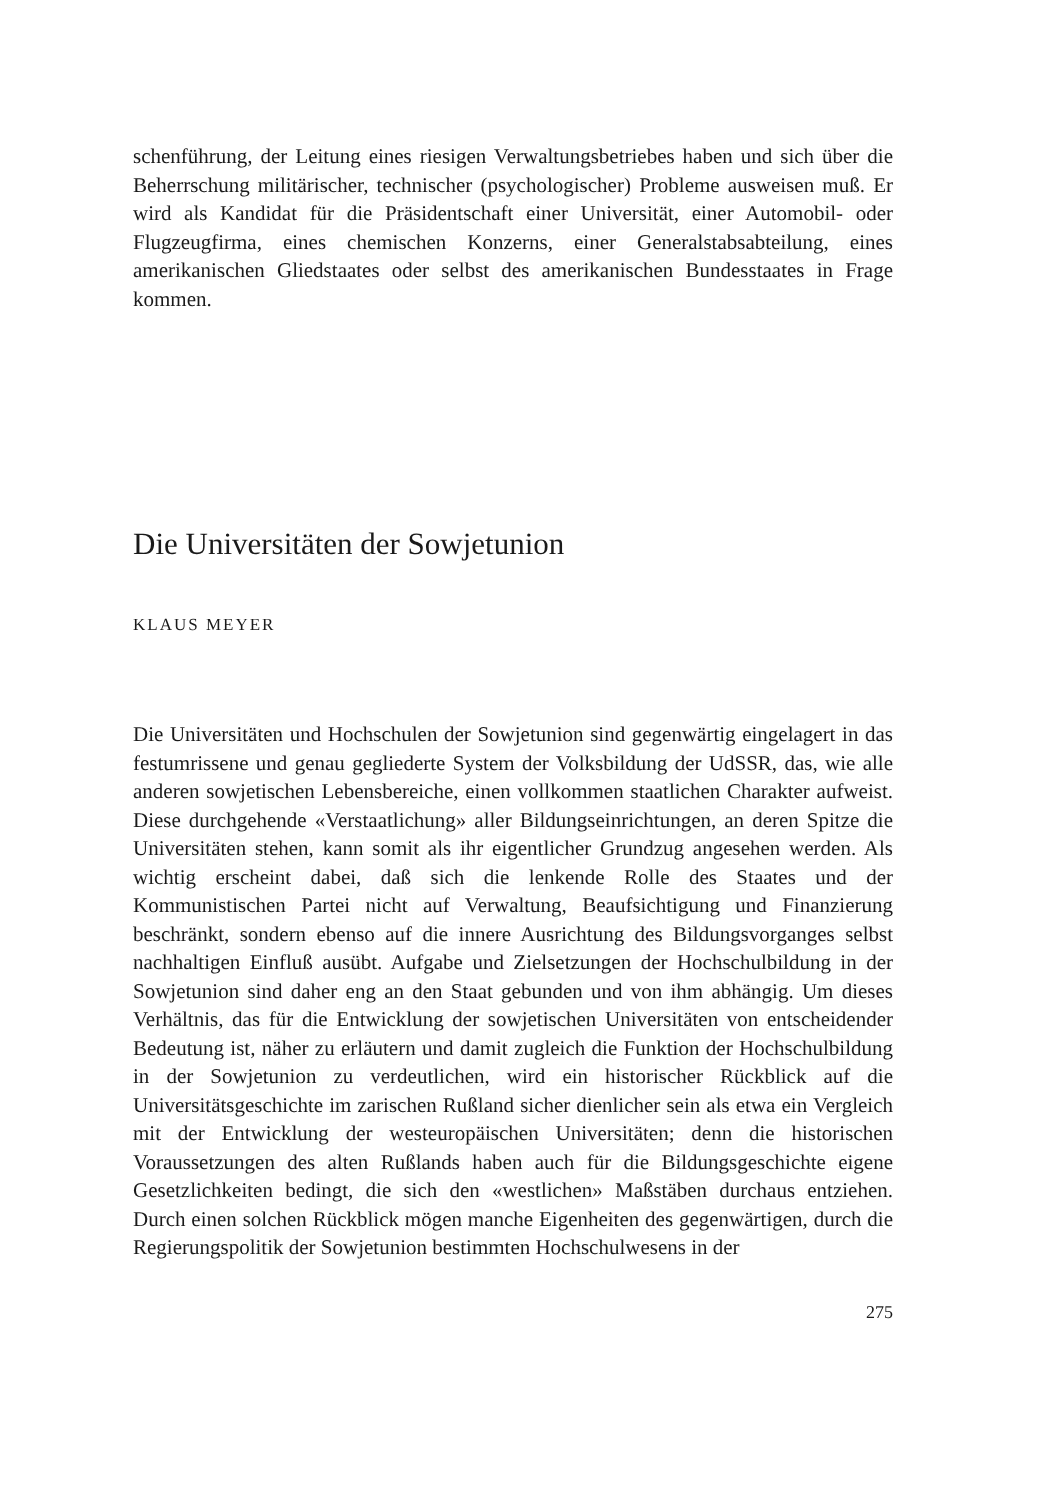schenführung, der Leitung eines riesigen Verwaltungsbetriebes haben und sich über die Beherrschung militärischer, technischer (psychologischer) Probleme ausweisen muß. Er wird als Kandidat für die Präsidentschaft einer Universität, einer Automobil- oder Flugzeugfirma, eines chemischen Konzerns, einer Generalstabsabteilung, eines amerikanischen Gliedstaates oder selbst des amerikanischen Bundesstaates in Frage kommen.
Die Universitäten der Sowjetunion
KLAUS MEYER
Die Universitäten und Hochschulen der Sowjetunion sind gegenwärtig eingelagert in das festumrissene und genau gegliederte System der Volksbildung der UdSSR, das, wie alle anderen sowjetischen Lebensbereiche, einen vollkommen staatlichen Charakter aufweist. Diese durchgehende «Verstaatlichung» aller Bildungseinrichtungen, an deren Spitze die Universitäten stehen, kann somit als ihr eigentlicher Grundzug angesehen werden. Als wichtig erscheint dabei, daß sich die lenkende Rolle des Staates und der Kommunistischen Partei nicht auf Verwaltung, Beaufsichtigung und Finanzierung beschränkt, sondern ebenso auf die innere Ausrichtung des Bildungsvorganges selbst nachhaltigen Einfluß ausübt. Aufgabe und Zielsetzungen der Hochschulbildung in der Sowjetunion sind daher eng an den Staat gebunden und von ihm abhängig. Um dieses Verhältnis, das für die Entwicklung der sowjetischen Universitäten von entscheidender Bedeutung ist, näher zu erläutern und damit zugleich die Funktion der Hochschulbildung in der Sowjetunion zu verdeutlichen, wird ein historischer Rückblick auf die Universitätsgeschichte im zarischen Rußland sicher dienlicher sein als etwa ein Vergleich mit der Entwicklung der westeuropäischen Universitäten; denn die historischen Voraussetzungen des alten Rußlands haben auch für die Bildungsgeschichte eigene Gesetzlichkeiten bedingt, die sich den «westlichen» Maßstäben durchaus entziehen. Durch einen solchen Rückblick mögen manche Eigenheiten des gegenwärtigen, durch die Regierungspolitik der Sowjetunion bestimmten Hochschulwesens in der
275